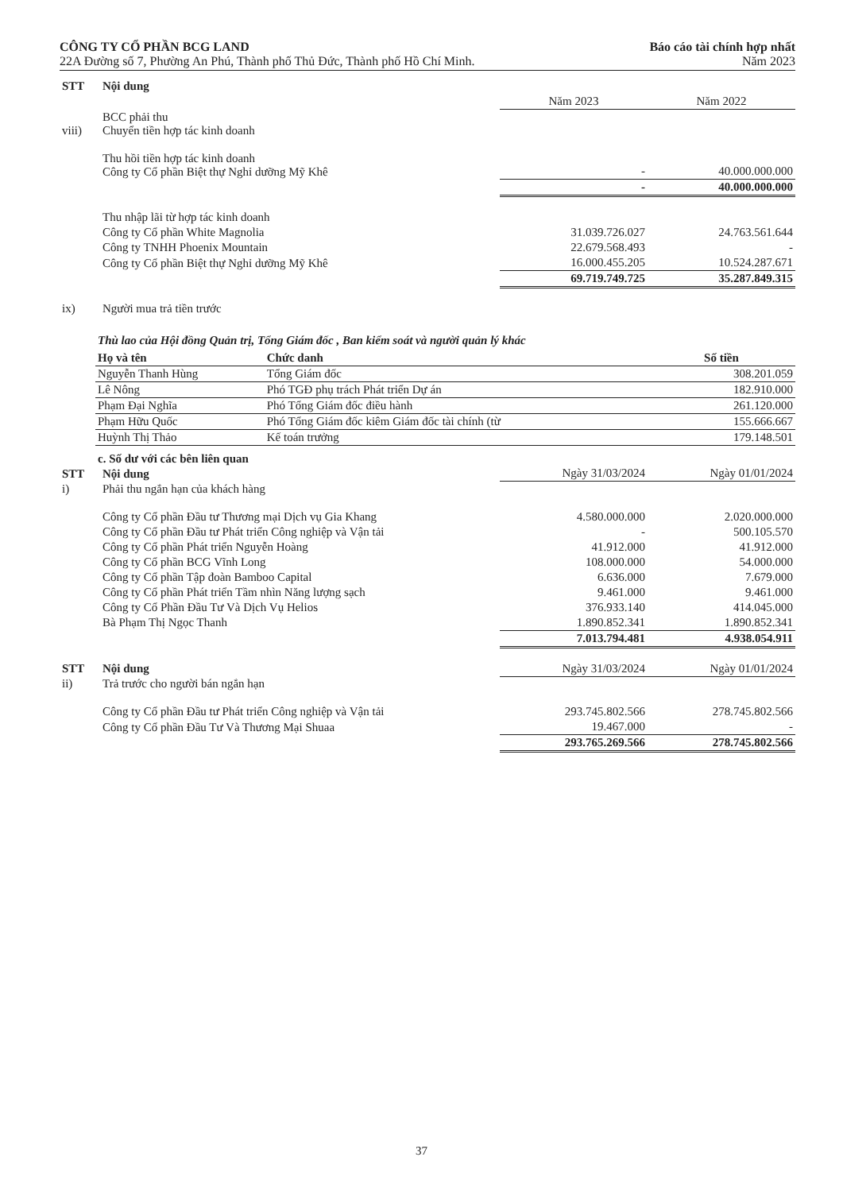CÔNG TY CỔ PHẦN BCG LAND
22A Đường số 7, Phường An Phú, Thành phố Thủ Đức, Thành phố Hồ Chí Minh.
Báo cáo tài chính hợp nhất
Năm 2023
| STT | Nội dung | | |
| --- | --- | --- | --- |
| | | Năm 2023 | Năm 2022 |
| viii) | BCC phải thu Chuyển tiền hợp tác kinh doanh | | |
| | Thu hồi tiền hợp tác kinh doanh Công ty Cổ phần Biệt thự Nghỉ dưỡng Mỹ Khê | - | 40.000.000.000 |
| | | - | 40.000.000.000 |
| | Thu nhập lãi từ hợp tác kinh doanh | | |
| | Công ty Cổ phần White Magnolia | 31.039.726.027 | 24.763.561.644 |
| | Công ty TNHH Phoenix Mountain | 22.679.568.493 | - |
| | Công ty Cổ phần Biệt thự Nghỉ dưỡng Mỹ Khê | 16.000.455.205 | 10.524.287.671 |
| | | 69.719.749.725 | 35.287.849.315 |
| ix) | Người mua trả tiền trước | | |
Thù lao của Hội đồng Quản trị, Tổng Giám đốc , Ban kiểm soát và người quản lý khác
| Họ và tên | Chức danh | Số tiền |
| --- | --- | --- |
| Nguyễn Thanh Hùng | Tổng Giám đốc | 308.201.059 |
| Lê Nông | Phó TGĐ phụ trách Phát triển Dự án | 182.910.000 |
| Phạm Đại Nghĩa | Phó Tổng Giám đốc điều hành | 261.120.000 |
| Phạm Hữu Quốc | Phó Tổng Giám đốc kiêm Giám đốc tài chính (từ | 155.666.667 |
| Huỳnh Thị Thảo | Kế toán trưởng | 179.148.501 |
c. Số dư với các bên liên quan
| STT | Nội dung | Ngày 31/03/2024 | Ngày 01/01/2024 |
| i) | Phải thu ngắn hạn của khách hàng | | |
| | Công ty Cổ phần Đầu tư Thương mại Dịch vụ Gia Khang | 4.580.000.000 | 2.020.000.000 |
| | Công ty Cổ phần Đầu tư Phát triển Công nghiệp và Vận tải | - | 500.105.570 |
| | Công ty Cổ phần Phát triển Nguyễn Hoàng | 41.912.000 | 41.912.000 |
| | Công ty Cổ phần BCG Vĩnh Long | 108.000.000 | 54.000.000 |
| | Công ty Cổ phần Tập đoàn Bamboo Capital | 6.636.000 | 7.679.000 |
| | Công ty Cổ phần Phát triển Tầm nhìn Năng lượng sạch | 9.461.000 | 9.461.000 |
| | Công ty Cổ Phần Đầu Tư Và Dịch Vụ Helios | 376.933.140 | 414.045.000 |
| | Bà Phạm Thị Ngọc Thanh | 1.890.852.341 | 1.890.852.341 |
| | | 7.013.794.481 | 4.938.054.911 |
| STT | Nội dung | Ngày 31/03/2024 | Ngày 01/01/2024 |
| ii) | Trả trước cho người bán ngắn hạn | | |
| | Công ty Cổ phần Đầu tư Phát triển Công nghiệp và Vận tải | 293.745.802.566 | 278.745.802.566 |
| | Công ty Cổ phần Đầu Tư Và Thương Mại Shuaa | 19.467.000 | - |
| | | 293.765.269.566 | 278.745.802.566 |
37